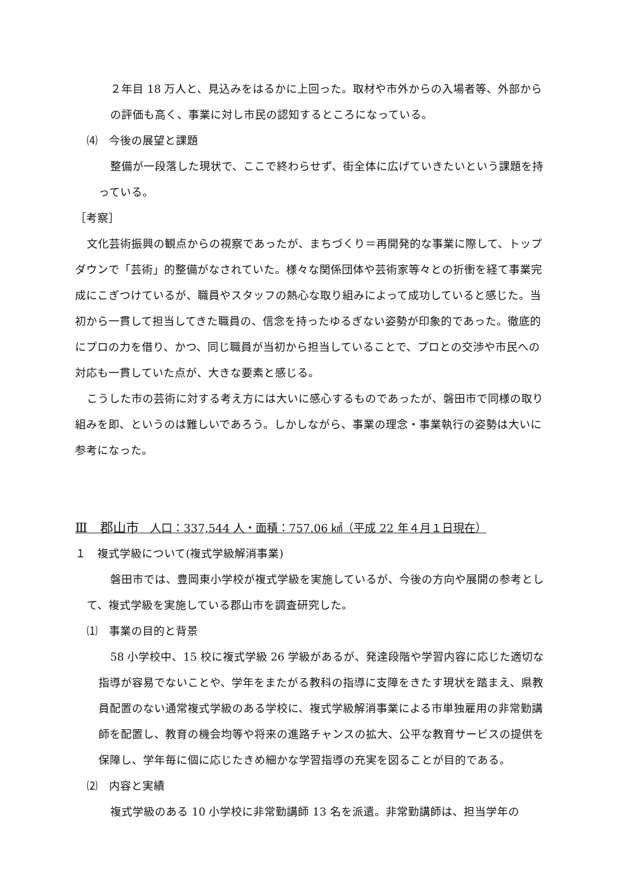２年目 18 万人と、見込みをはるかに上回った。取材や市外からの入場者等、外部からの評価も高く、事業に対し市民の認知するところになっている。
⑷　今後の展望と課題
整備が一段落した現状で、ここで終わらせず、街全体に広げていきたいという課題を持っている。
［考察］
文化芸術振興の観点からの視察であったが、まちづくり＝再開発的な事業に際して、トップダウンで「芸術」的整備がなされていた。様々な関係団体や芸術家等々との折衝を経て事業完成にこぎつけているが、職員やスタッフの熱心な取り組みによって成功していると感じた。当初から一貫して担当してきた職員の、信念を持ったゆるぎない姿勢が印象的であった。徹底的にプロの力を借り、かつ、同じ職員が当初から担当していることで、プロとの交渉や市民への対応も一貫していた点が、大きな要素と感じる。
こうした市の芸術に対する考え方には大いに感心するものであったが、磐田市で同様の取り組みを即、というのは難しいであろう。しかしながら、事業の理念・事業執行の姿勢は大いに参考になった。
Ⅲ　郡山市　人口：337,544 人・面積：757.06 ㎢（平成 22 年４月１日現在）
１　複式学級について(複式学級解消事業)
磐田市では、豊岡東小学校が複式学級を実施しているが、今後の方向や展開の参考として、複式学級を実施している郡山市を調査研究した。
⑴　事業の目的と背景
58 小学校中、15 校に複式学級 26 学級があるが、発達段階や学習内容に応じた適切な指導が容易でないことや、学年をまたがる教科の指導に支障をきたす現状を踏まえ、県教員配置のない通常複式学級のある学校に、複式学級解消事業による市単独雇用の非常勤講師を配置し、教育の機会均等や将来の進路チャンスの拡大、公平な教育サービスの提供を保障し、学年毎に個に応じたきめ細かな学習指導の充実を図ることが目的である。
⑵　内容と実績
複式学級のある 10 小学校に非常勤講師 13 名を派遣。非常勤講師は、担当学年の